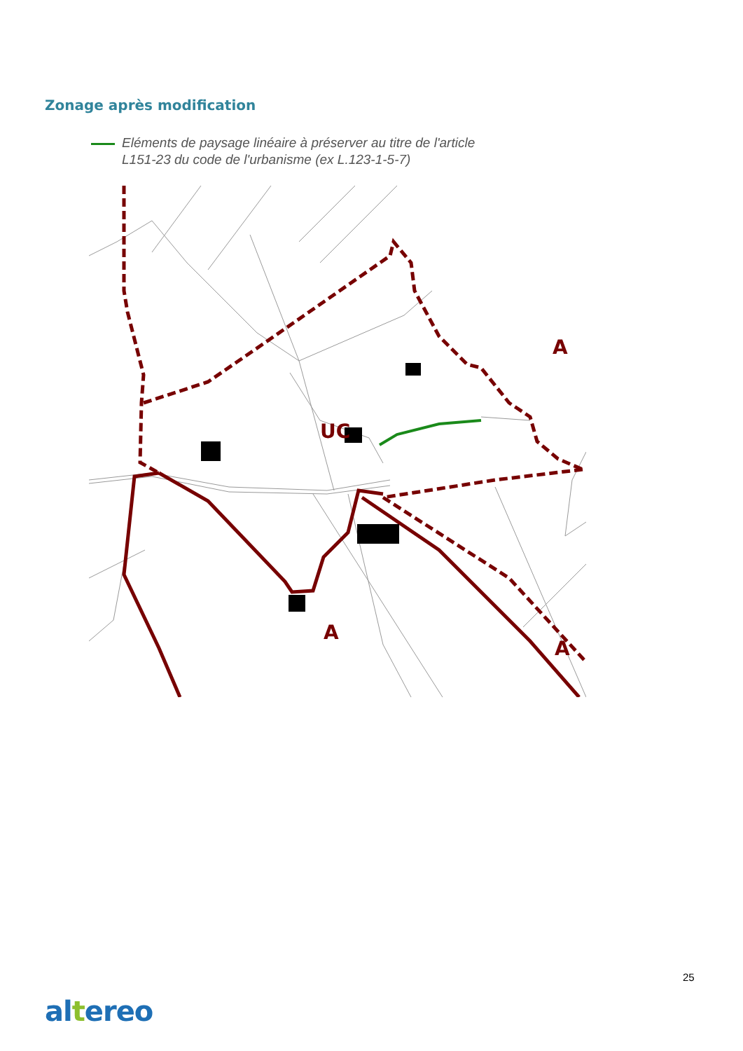Zonage après modification
Eléments de paysage linéaire à préserver au titre de l'article
L151-23 du code de l'urbanisme (ex L.123-1-5-7)
A
A
UC
A
25
altereo